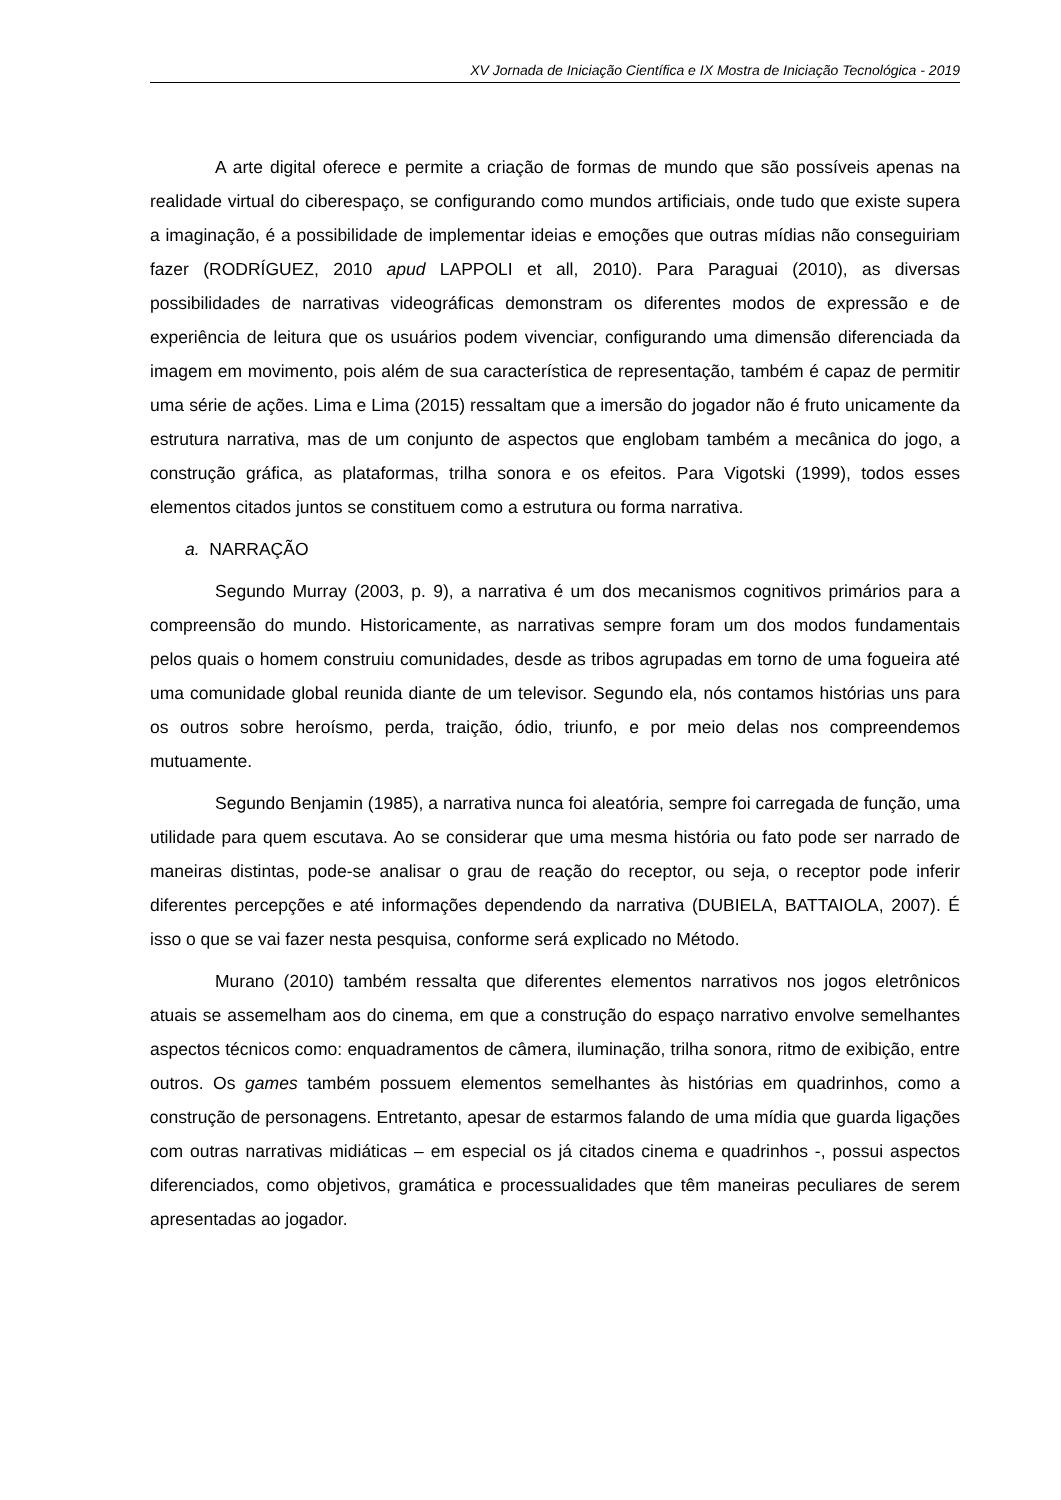XV Jornada de Iniciação Científica e IX Mostra de Iniciação Tecnológica - 2019
A arte digital oferece e permite a criação de formas de mundo que são possíveis apenas na realidade virtual do ciberespaço, se configurando como mundos artificiais, onde tudo que existe supera a imaginação, é a possibilidade de implementar ideias e emoções que outras mídias não conseguiriam fazer (RODRÍGUEZ, 2010 apud LAPPOLI et all, 2010). Para Paraguai (2010), as diversas possibilidades de narrativas videográficas demonstram os diferentes modos de expressão e de experiência de leitura que os usuários podem vivenciar, configurando uma dimensão diferenciada da imagem em movimento, pois além de sua característica de representação, também é capaz de permitir uma série de ações. Lima e Lima (2015) ressaltam que a imersão do jogador não é fruto unicamente da estrutura narrativa, mas de um conjunto de aspectos que englobam também a mecânica do jogo, a construção gráfica, as plataformas, trilha sonora e os efeitos. Para Vigotski (1999), todos esses elementos citados juntos se constituem como a estrutura ou forma narrativa.
a. NARRAÇÃO
Segundo Murray (2003, p. 9), a narrativa é um dos mecanismos cognitivos primários para a compreensão do mundo. Historicamente, as narrativas sempre foram um dos modos fundamentais pelos quais o homem construiu comunidades, desde as tribos agrupadas em torno de uma fogueira até uma comunidade global reunida diante de um televisor. Segundo ela, nós contamos histórias uns para os outros sobre heroísmo, perda, traição, ódio, triunfo, e por meio delas nos compreendemos mutuamente.
Segundo Benjamin (1985), a narrativa nunca foi aleatória, sempre foi carregada de função, uma utilidade para quem escutava. Ao se considerar que uma mesma história ou fato pode ser narrado de maneiras distintas, pode-se analisar o grau de reação do receptor, ou seja, o receptor pode inferir diferentes percepções e até informações dependendo da narrativa (DUBIELA, BATTAIOLA, 2007). É isso o que se vai fazer nesta pesquisa, conforme será explicado no Método.
Murano (2010) também ressalta que diferentes elementos narrativos nos jogos eletrônicos atuais se assemelham aos do cinema, em que a construção do espaço narrativo envolve semelhantes aspectos técnicos como: enquadramentos de câmera, iluminação, trilha sonora, ritmo de exibição, entre outros. Os games também possuem elementos semelhantes às histórias em quadrinhos, como a construção de personagens. Entretanto, apesar de estarmos falando de uma mídia que guarda ligações com outras narrativas midiáticas – em especial os já citados cinema e quadrinhos -, possui aspectos diferenciados, como objetivos, gramática e processualidades que têm maneiras peculiares de serem apresentadas ao jogador.